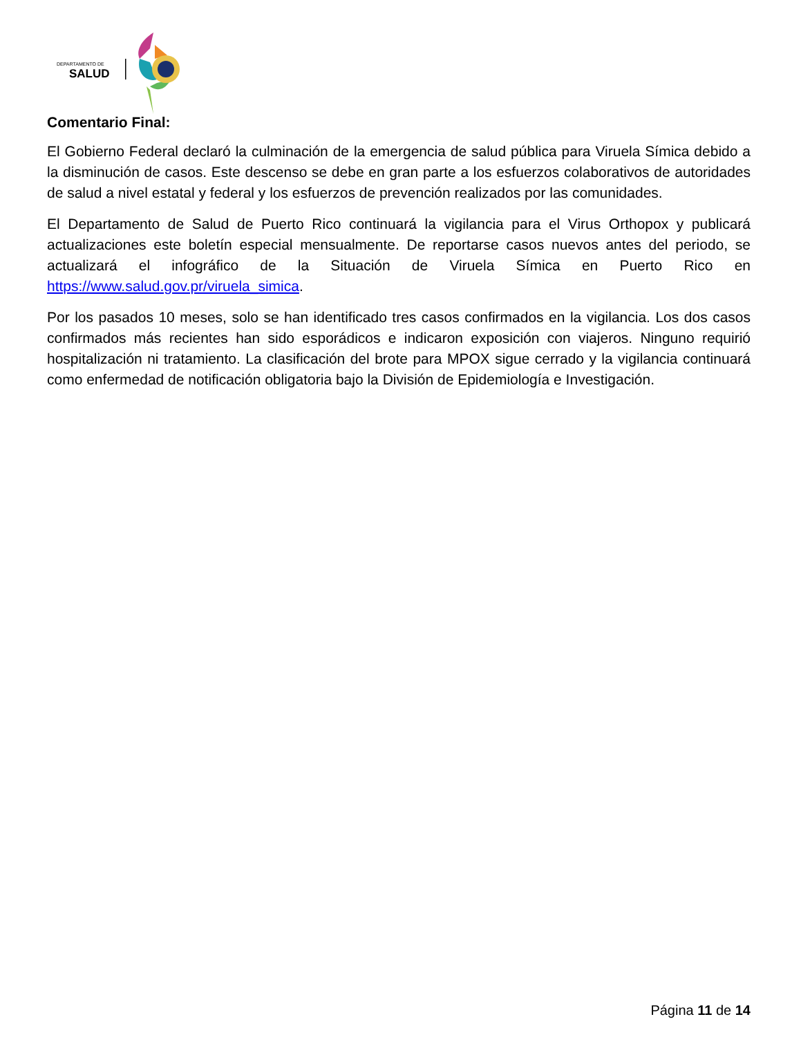DEPARTAMENTO DE
SALUD
Comentario Final:
El Gobierno Federal declaró la culminación de la emergencia de salud pública para Viruela Símica debido a la disminución de casos. Este descenso se debe en gran parte a los esfuerzos colaborativos de autoridades de salud a nivel estatal y federal y los esfuerzos de prevención realizados por las comunidades.
El Departamento de Salud de Puerto Rico continuará la vigilancia para el Virus Orthopox y publicará actualizaciones este boletín especial mensualmente. De reportarse casos nuevos antes del periodo, se actualizará el infográfico de la Situación de Viruela Símica en Puerto Rico en https://www.salud.gov.pr/viruela_simica.
Por los pasados 10 meses, solo se han identificado tres casos confirmados en la vigilancia. Los dos casos confirmados más recientes han sido esporádicos e indicaron exposición con viajeros. Ninguno requirió hospitalización ni tratamiento. La clasificación del brote para MPOX sigue cerrado y la vigilancia continuará como enfermedad de notificación obligatoria bajo la División de Epidemiología e Investigación.
Página 11 de 14